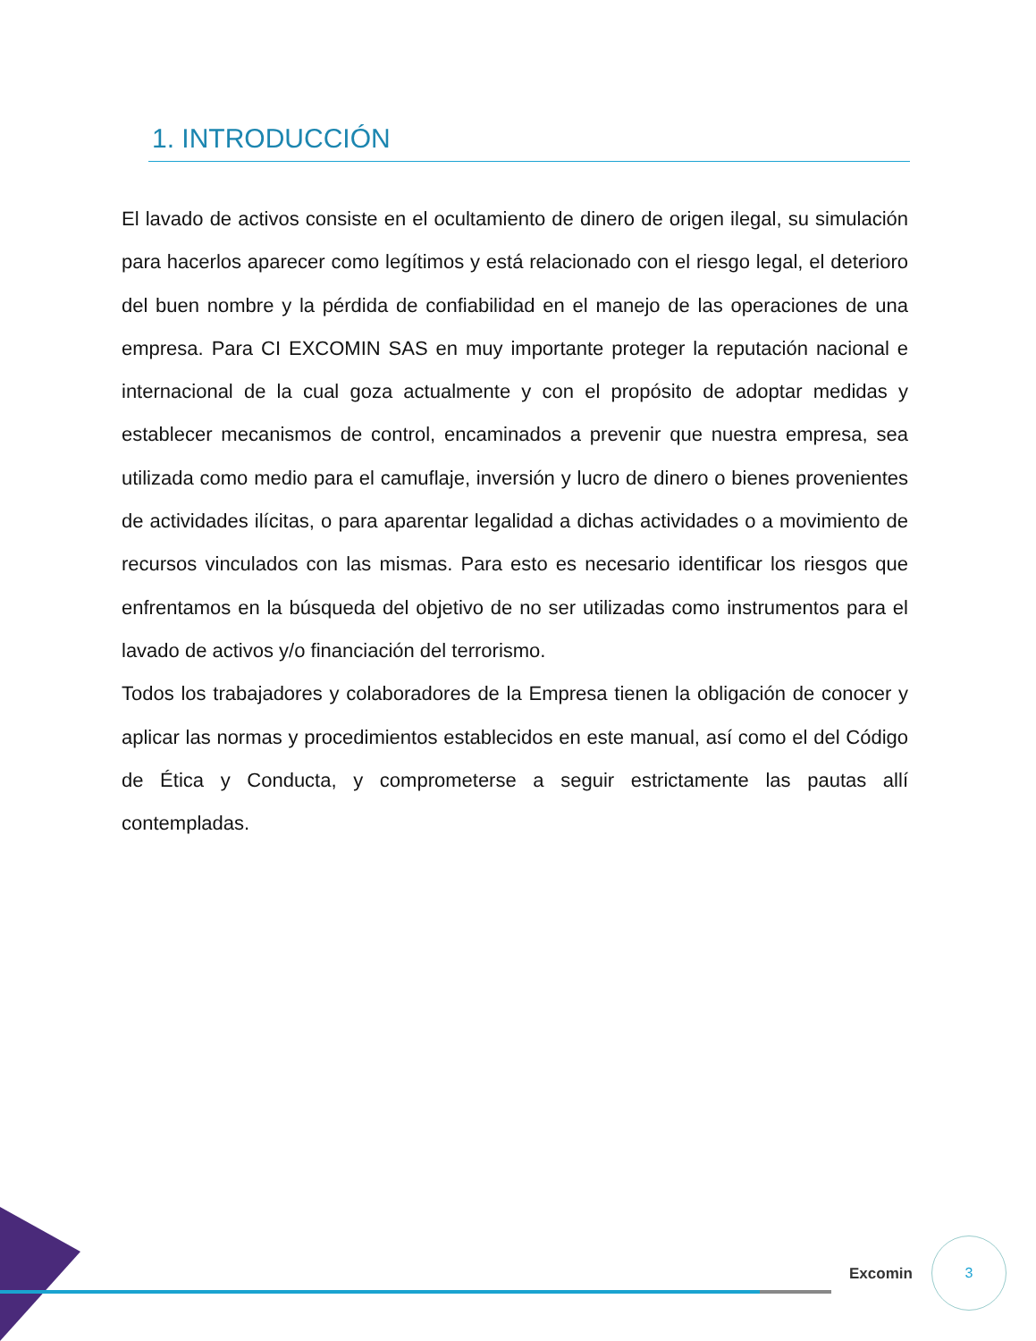1. INTRODUCCIÓN
El lavado de activos consiste en el ocultamiento de dinero de origen ilegal, su simulación para hacerlos aparecer como legítimos y está relacionado con el riesgo legal, el deterioro del buen nombre y la pérdida de confiabilidad en el manejo de las operaciones de una empresa. Para CI EXCOMIN SAS en muy importante proteger la reputación nacional e internacional de la cual goza actualmente y con el propósito de adoptar medidas y establecer mecanismos de control, encaminados a prevenir que nuestra empresa, sea utilizada como medio para el camuflaje, inversión y lucro de dinero o bienes provenientes de actividades ilícitas, o para aparentar legalidad a dichas actividades o a movimiento de recursos vinculados con las mismas. Para esto es necesario identificar los riesgos que enfrentamos en la búsqueda del objetivo de no ser utilizadas como instrumentos para el lavado de activos y/o financiación del terrorismo.
Todos los trabajadores y colaboradores de la Empresa tienen la obligación de conocer y aplicar las normas y procedimientos establecidos en este manual, así como el del Código de Ética y Conducta, y comprometerse a seguir estrictamente las pautas allí contempladas.
Excomin
3